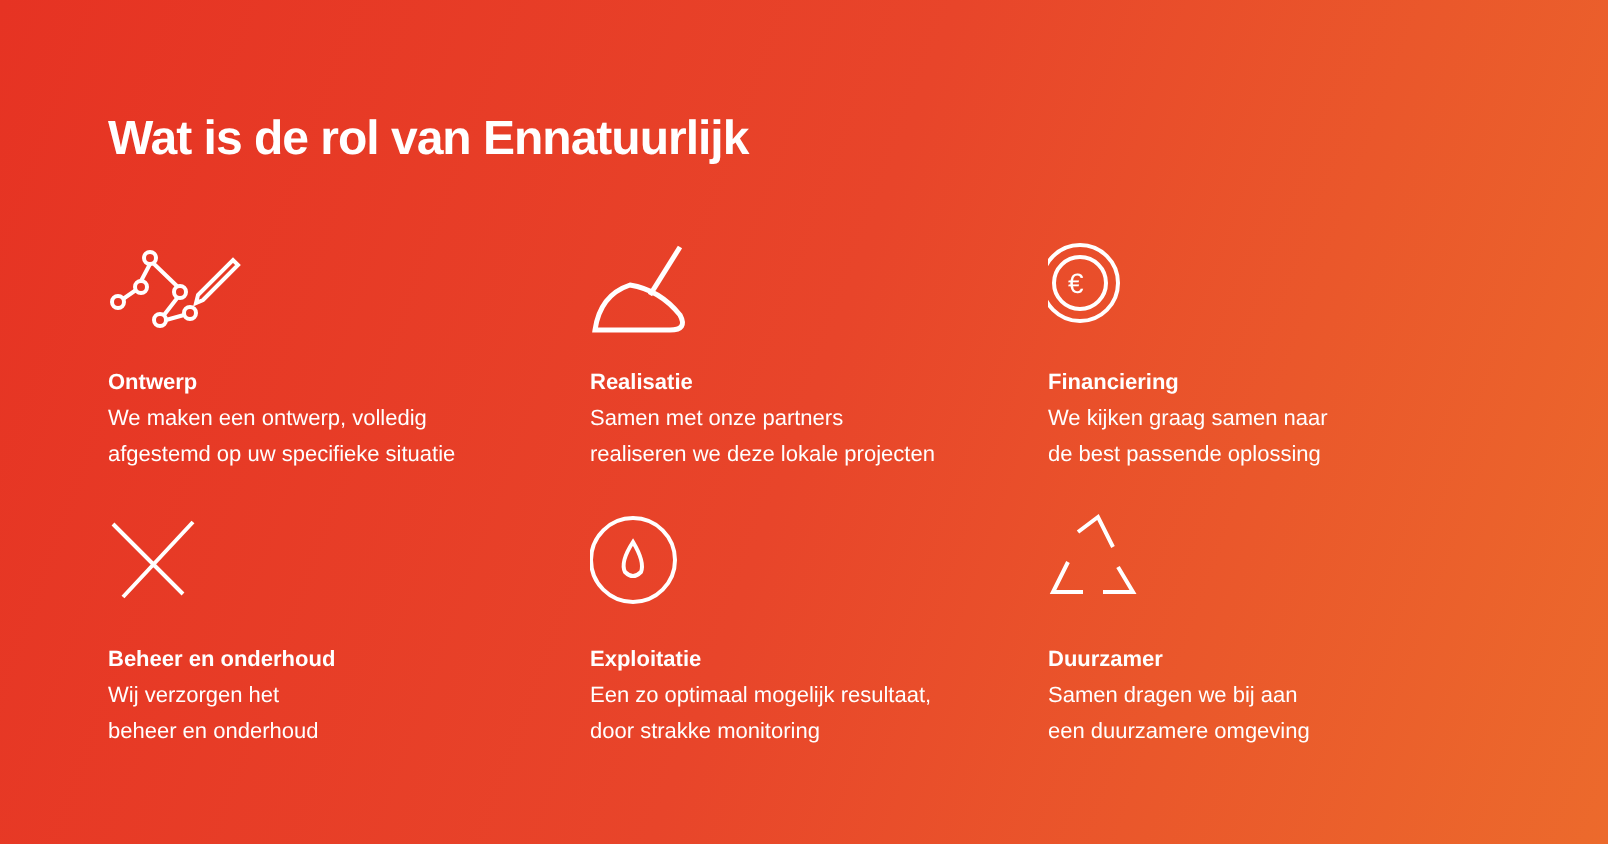Wat is de rol van Ennatuurlijk
Ontwerp
We maken een ontwerp, volledig
afgestemd op uw specifieke situatie
Realisatie
Samen met onze partners
realiseren we deze lokale projecten
€
Financiering
We kijken graag samen naar
de best passende oplossing
Beheer en onderhoud
Wij verzorgen het
beheer en onderhoud
Exploitatie
Een zo optimaal mogelijk resultaat,
door strakke monitoring
Duurzamer
Samen dragen we bij aan
een duurzamere omgeving